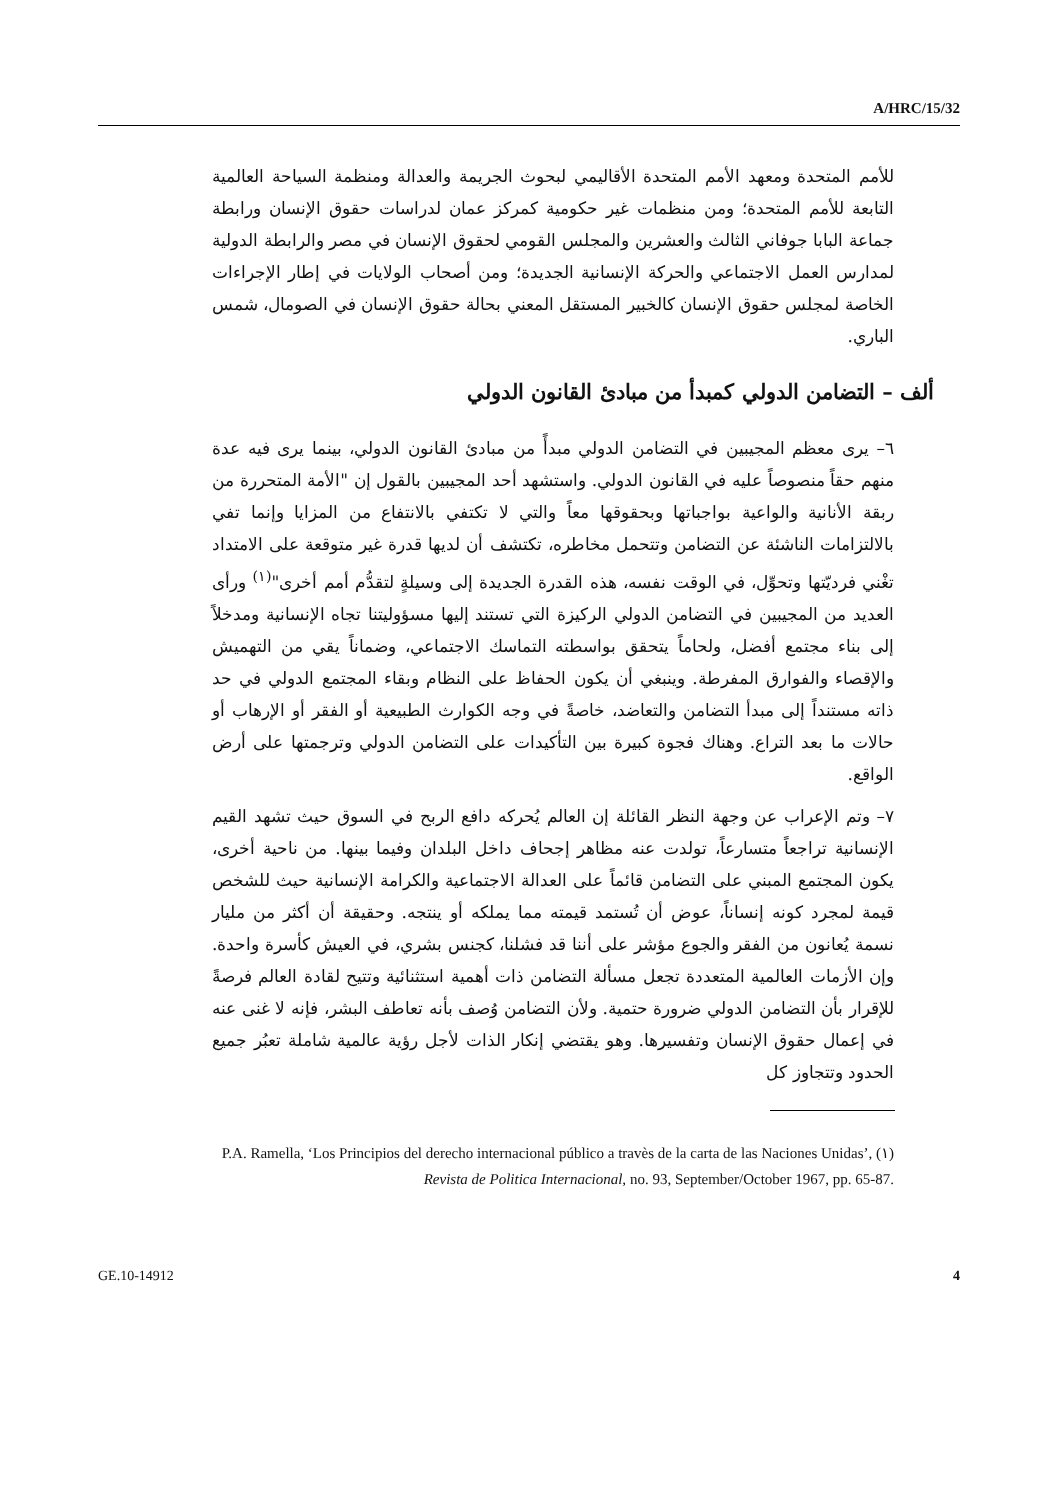A/HRC/15/32
للأمم المتحدة ومعهد الأمم المتحدة الأقاليمي لبحوث الجريمة والعدالة ومنظمة السياحة العالمية التابعة للأمم المتحدة؛ ومن منظمات غير حكومية كمركز عمان لدراسات حقوق الإنسان ورابطة جماعة البابا جوفاني الثالث والعشرين والمجلس القومي لحقوق الإنسان في مصر والرابطة الدولية لمدارس العمل الاجتماعي والحركة الإنسانية الجديدة؛ ومن أصحاب الولايات في إطار الإجراءات الخاصة لمجلس حقوق الإنسان كالخبير المستقل المعني بحالة حقوق الإنسان في الصومال، شمس الباري.
ألف – التضامن الدولي كمبدأ من مبادئ القانون الدولي
٦– يرى معظم المجيبين في التضامن الدولي مبدأً من مبادئ القانون الدولي، بينما يرى فيه عدة منهم حقاً منصوصاً عليه في القانون الدولي. واستشهد أحد المجيبين بالقول إن "الأمة المتحررة من ربقة الأنانية والواعية بواجباتها وبحقوقها معاً والتي لا تكتفي بالانتفاع من المزايا وإنما تفي بالالتزامات الناشئة عن التضامن وتتحمل مخاطره، تكتشف أن لديها قدرة غير متوقعة على الامتداد تغْني فرديّتها وتحوِّل، في الوقت نفسه، هذه القدرة الجديدة إلى وسيلةٍ لتقدُّم أمم أخرى"<sup>(١)</sup> ورأى العديد من المجيبين في التضامن الدولي الركيزة التي تستند إليها مسؤوليتنا تجاه الإنسانية ومدخلاً إلى بناء مجتمع أفضل، ولحاماً يتحقق بواسطته التماسك الاجتماعي، وضماناً يقي من التهميش والإقصاء والفوارق المفرطة. وينبغي أن يكون الحفاظ على النظام وبقاء المجتمع الدولي في حد ذاته مستنداً إلى مبدأ التضامن والتعاضد، خاصةً في وجه الكوارث الطبيعية أو الفقر أو الإرهاب أو حالات ما بعد التراع. وهناك فجوة كبيرة بين التأكيدات على التضامن الدولي وترجمتها على أرض الواقع.
٧– وتم الإعراب عن وجهة النظر القائلة إن العالم يُحركه دافع الربح في السوق حيث تشهد القيم الإنسانية تراجعاً متسارعاً، تولدت عنه مظاهر إجحاف داخل البلدان وفيما بينها. من ناحية أخرى، يكون المجتمع المبني على التضامن قائماً على العدالة الاجتماعية والكرامة الإنسانية حيث للشخص قيمة لمجرد كونه إنساناً، عوض أن تُستمد قيمته مما يملكه أو ينتجه. وحقيقة أن أكثر من مليار نسمة يُعانون من الفقر والجوع مؤشر على أننا قد فشلنا، كجنس بشري، في العيش كأسرة واحدة. وإن الأزمات العالمية المتعددة تجعل مسألة التضامن ذات أهمية استثنائية وتتيح لقادة العالم فرصةً للإقرار بأن التضامن الدولي ضرورة حتمية. ولأن التضامن وُصف بأنه تعاطف البشر، فإنه لا غنى عنه في إعمال حقوق الإنسان وتفسيرها. وهو يقتضي إنكار الذات لأجل رؤية عالمية شاملة تعبُر جميع الحدود وتتجاوز كل
(١) P.A. Ramella, ‘Los Principios del derecho internacional público a travès de la carta de las Naciones Unidas’, Revista de Politica Internacional, no. 93, September/October 1967, pp. 65-87.
GE.10-14912 4